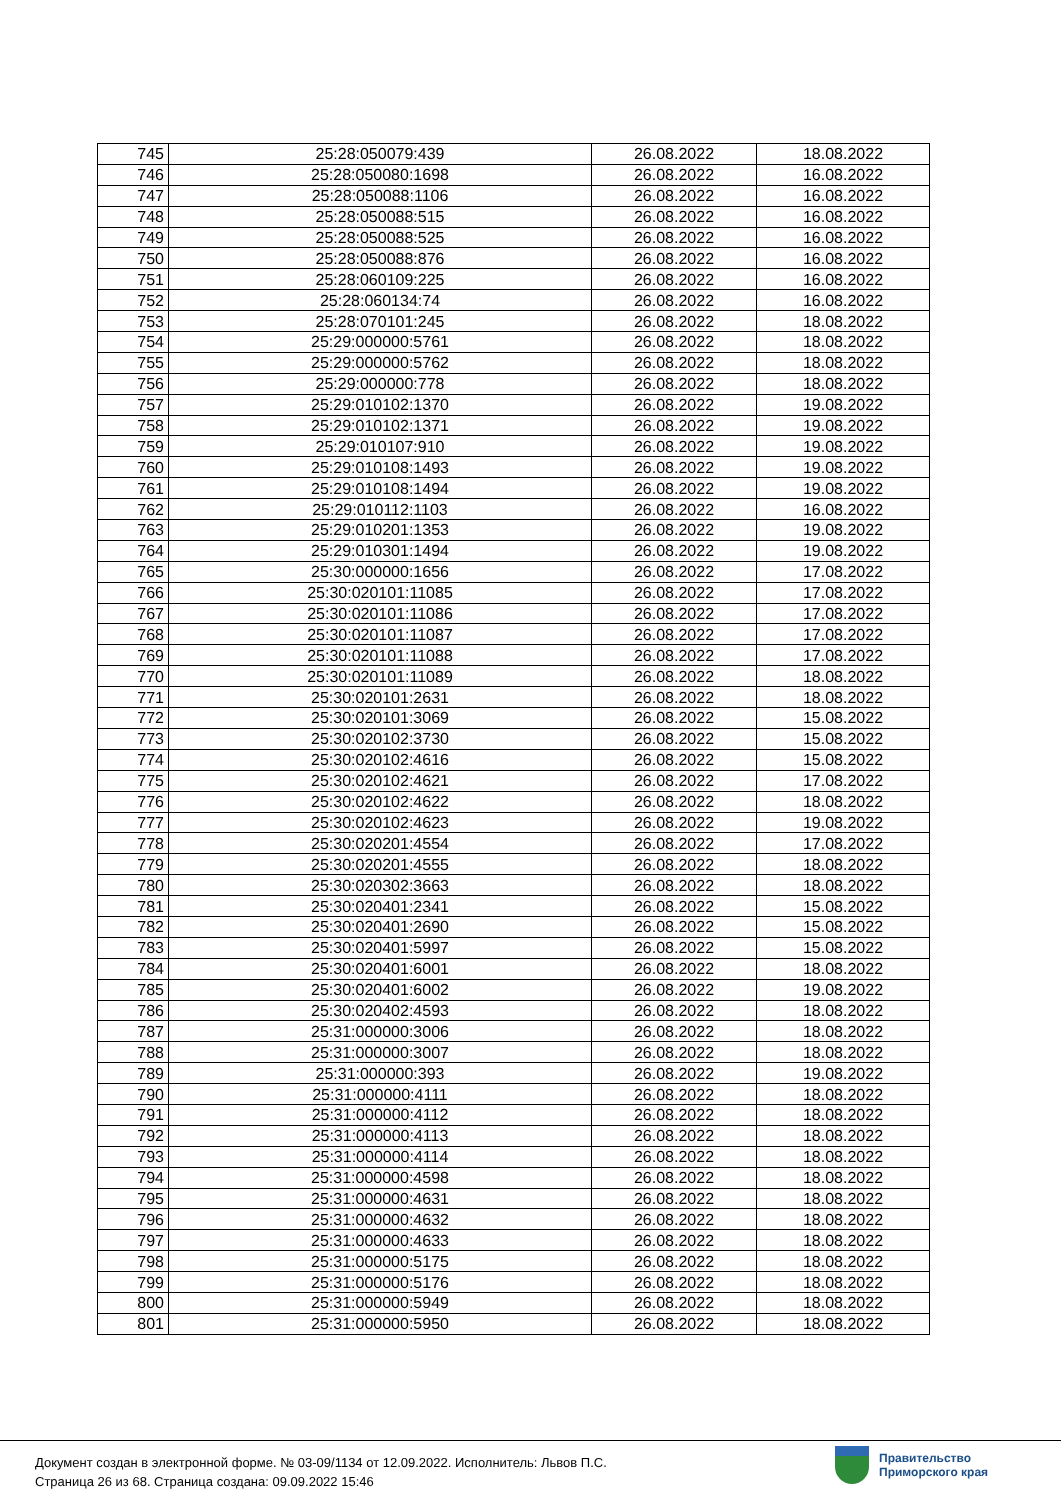| 745 | 25:28:050079:439 | 26.08.2022 | 18.08.2022 |
| 746 | 25:28:050080:1698 | 26.08.2022 | 16.08.2022 |
| 747 | 25:28:050088:1106 | 26.08.2022 | 16.08.2022 |
| 748 | 25:28:050088:515 | 26.08.2022 | 16.08.2022 |
| 749 | 25:28:050088:525 | 26.08.2022 | 16.08.2022 |
| 750 | 25:28:050088:876 | 26.08.2022 | 16.08.2022 |
| 751 | 25:28:060109:225 | 26.08.2022 | 16.08.2022 |
| 752 | 25:28:060134:74 | 26.08.2022 | 16.08.2022 |
| 753 | 25:28:070101:245 | 26.08.2022 | 18.08.2022 |
| 754 | 25:29:000000:5761 | 26.08.2022 | 18.08.2022 |
| 755 | 25:29:000000:5762 | 26.08.2022 | 18.08.2022 |
| 756 | 25:29:000000:778 | 26.08.2022 | 18.08.2022 |
| 757 | 25:29:010102:1370 | 26.08.2022 | 19.08.2022 |
| 758 | 25:29:010102:1371 | 26.08.2022 | 19.08.2022 |
| 759 | 25:29:010107:910 | 26.08.2022 | 19.08.2022 |
| 760 | 25:29:010108:1493 | 26.08.2022 | 19.08.2022 |
| 761 | 25:29:010108:1494 | 26.08.2022 | 19.08.2022 |
| 762 | 25:29:010112:1103 | 26.08.2022 | 16.08.2022 |
| 763 | 25:29:010201:1353 | 26.08.2022 | 19.08.2022 |
| 764 | 25:29:010301:1494 | 26.08.2022 | 19.08.2022 |
| 765 | 25:30:000000:1656 | 26.08.2022 | 17.08.2022 |
| 766 | 25:30:020101:11085 | 26.08.2022 | 17.08.2022 |
| 767 | 25:30:020101:11086 | 26.08.2022 | 17.08.2022 |
| 768 | 25:30:020101:11087 | 26.08.2022 | 17.08.2022 |
| 769 | 25:30:020101:11088 | 26.08.2022 | 17.08.2022 |
| 770 | 25:30:020101:11089 | 26.08.2022 | 18.08.2022 |
| 771 | 25:30:020101:2631 | 26.08.2022 | 18.08.2022 |
| 772 | 25:30:020101:3069 | 26.08.2022 | 15.08.2022 |
| 773 | 25:30:020102:3730 | 26.08.2022 | 15.08.2022 |
| 774 | 25:30:020102:4616 | 26.08.2022 | 15.08.2022 |
| 775 | 25:30:020102:4621 | 26.08.2022 | 17.08.2022 |
| 776 | 25:30:020102:4622 | 26.08.2022 | 18.08.2022 |
| 777 | 25:30:020102:4623 | 26.08.2022 | 19.08.2022 |
| 778 | 25:30:020201:4554 | 26.08.2022 | 17.08.2022 |
| 779 | 25:30:020201:4555 | 26.08.2022 | 18.08.2022 |
| 780 | 25:30:020302:3663 | 26.08.2022 | 18.08.2022 |
| 781 | 25:30:020401:2341 | 26.08.2022 | 15.08.2022 |
| 782 | 25:30:020401:2690 | 26.08.2022 | 15.08.2022 |
| 783 | 25:30:020401:5997 | 26.08.2022 | 15.08.2022 |
| 784 | 25:30:020401:6001 | 26.08.2022 | 18.08.2022 |
| 785 | 25:30:020401:6002 | 26.08.2022 | 19.08.2022 |
| 786 | 25:30:020402:4593 | 26.08.2022 | 18.08.2022 |
| 787 | 25:31:000000:3006 | 26.08.2022 | 18.08.2022 |
| 788 | 25:31:000000:3007 | 26.08.2022 | 18.08.2022 |
| 789 | 25:31:000000:393 | 26.08.2022 | 19.08.2022 |
| 790 | 25:31:000000:4111 | 26.08.2022 | 18.08.2022 |
| 791 | 25:31:000000:4112 | 26.08.2022 | 18.08.2022 |
| 792 | 25:31:000000:4113 | 26.08.2022 | 18.08.2022 |
| 793 | 25:31:000000:4114 | 26.08.2022 | 18.08.2022 |
| 794 | 25:31:000000:4598 | 26.08.2022 | 18.08.2022 |
| 795 | 25:31:000000:4631 | 26.08.2022 | 18.08.2022 |
| 796 | 25:31:000000:4632 | 26.08.2022 | 18.08.2022 |
| 797 | 25:31:000000:4633 | 26.08.2022 | 18.08.2022 |
| 798 | 25:31:000000:5175 | 26.08.2022 | 18.08.2022 |
| 799 | 25:31:000000:5176 | 26.08.2022 | 18.08.2022 |
| 800 | 25:31:000000:5949 | 26.08.2022 | 18.08.2022 |
| 801 | 25:31:000000:5950 | 26.08.2022 | 18.08.2022 |
Документ создан в электронной форме. № 03-09/1134 от 12.09.2022. Исполнитель: Львов П.С.
Страница 26 из 68. Страница создана: 09.09.2022 15:46
Правительство
Приморского края